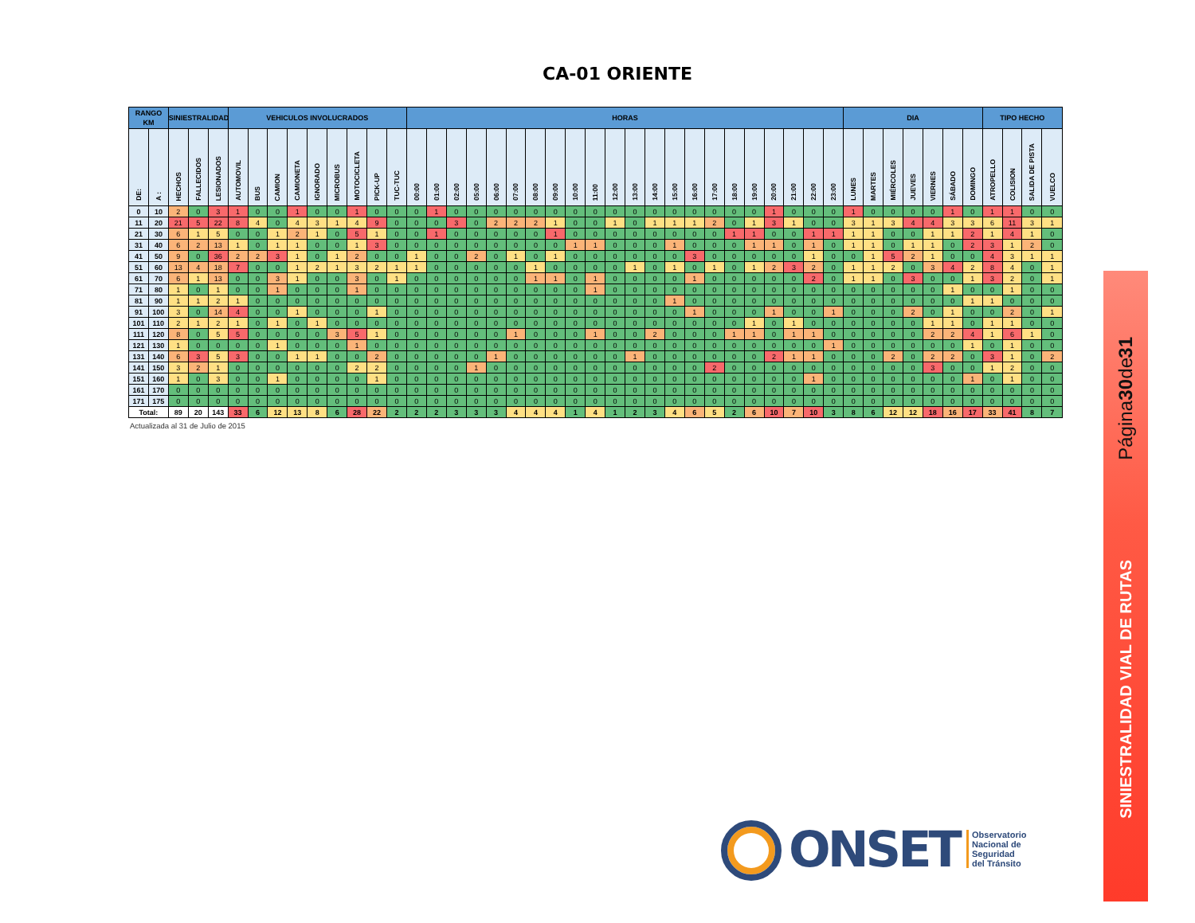CA-01 ORIENTE
| RANGO KM | | SINIESTRALIDAD | | | VEHICULOS INVOLUCRADOS | | | | | | | | | HORAS | | | | | | | | | | | | | | | | | | | | | | DIA | | | | | | | TIPO HECHO | | | |
| --- | --- | --- | --- | --- | --- | --- | --- | --- | --- | --- | --- | --- | --- | --- | --- | --- | --- | --- | --- | --- | --- | --- | --- | --- | --- | --- | --- | --- | --- | --- | --- | --- | --- | --- | --- | --- | --- | --- | --- | --- | --- | --- | --- | --- | --- | --- |
| DE: | A : | HECHOS | FALLECIDOS | LESIONADOS | AUTOMOVIL | BUS | CAMION | CAMIONETA | IGNORADO | MICROBUS | MOTOCICLETA | PICK-UP | TUC-TUC | 00:00 | 01:00 | 02:00 | 05:00 | 06:00 | 07:00 | 08:00 | 09:00 | 10:00 | 11:00 | 12:00 | 13:00 | 14:00 | 15:00 | 16:00 | 17:00 | 18:00 | 19:00 | 20:00 | 21:00 | 22:00 | 23:00 | LUNES | MARTES | MIÉRCOLES | JUEVES | VIERNES | SÁBADO | DOMINGO | ATROPELLO | COLISION | SALIDA DE PISTA | VUELCO |
| 0 | 10 | 2 | 0 | 3 | 1 | 0 | 0 | 1 | 0 | 0 | 1 | 0 | 0 | 0 | 1 | 0 | 0 | 0 | 0 | 0 | 0 | 0 | 0 | 0 | 0 | 0 | 0 | 0 | 0 | 0 | 0 | 1 | 0 | 0 | 0 | 1 | 0 | 0 | 0 | 0 | 1 | 0 | 1 | 1 | 0 | 0 |
| 11 | 20 | 21 | 5 | 22 | 8 | 4 | 0 | 4 | 3 | 1 | 4 | 9 | 0 | 0 | 0 | 3 | 0 | 2 | 2 | 2 | 1 | 0 | 0 | 1 | 0 | 1 | 1 | 1 | 2 | 0 | 1 | 3 | 1 | 0 | 0 | 3 | 1 | 3 | 4 | 4 | 3 | 3 | 6 | 11 | 3 | 1 |
| 21 | 30 | 6 | 1 | 5 | 0 | 0 | 1 | 2 | 1 | 0 | 5 | 1 | 0 | 0 | 1 | 0 | 0 | 0 | 0 | 0 | 1 | 0 | 0 | 0 | 0 | 0 | 0 | 0 | 0 | 1 | 1 | 0 | 0 | 1 | 1 | 1 | 1 | 0 | 0 | 1 | 1 | 2 | 1 | 4 | 1 | 0 |
| 31 | 40 | 6 | 2 | 13 | 1 | 0 | 1 | 1 | 0 | 0 | 1 | 3 | 0 | 0 | 0 | 0 | 0 | 0 | 0 | 0 | 0 | 1 | 1 | 0 | 0 | 0 | 1 | 0 | 0 | 0 | 1 | 1 | 0 | 1 | 0 | 1 | 1 | 0 | 1 | 1 | 0 | 2 | 3 | 1 | 2 | 0 |
| 41 | 50 | 9 | 0 | 36 | 2 | 2 | 3 | 1 | 0 | 1 | 2 | 0 | 0 | 1 | 0 | 0 | 2 | 0 | 1 | 0 | 1 | 0 | 0 | 0 | 0 | 0 | 0 | 3 | 0 | 0 | 0 | 0 | 0 | 1 | 0 | 0 | 1 | 5 | 2 | 1 | 0 | 0 | 4 | 3 | 1 | 1 |
| 51 | 60 | 13 | 4 | 18 | 7 | 0 | 0 | 1 | 2 | 1 | 3 | 2 | 1 | 1 | 0 | 0 | 0 | 0 | 0 | 1 | 0 | 0 | 0 | 0 | 1 | 0 | 1 | 0 | 1 | 0 | 1 | 2 | 3 | 2 | 0 | 1 | 1 | 2 | 0 | 3 | 4 | 2 | 8 | 4 | 0 | 1 |
| 61 | 70 | 6 | 1 | 13 | 0 | 0 | 3 | 1 | 0 | 0 | 3 | 0 | 1 | 0 | 0 | 0 | 0 | 0 | 0 | 1 | 1 | 0 | 1 | 0 | 0 | 0 | 0 | 1 | 0 | 0 | 0 | 0 | 0 | 2 | 0 | 1 | 1 | 0 | 3 | 0 | 0 | 1 | 3 | 2 | 0 | 1 |
| 71 | 80 | 1 | 0 | 1 | 0 | 0 | 1 | 0 | 0 | 0 | 1 | 0 | 0 | 0 | 0 | 0 | 0 | 0 | 0 | 0 | 0 | 0 | 1 | 0 | 0 | 0 | 0 | 0 | 0 | 0 | 0 | 0 | 0 | 0 | 0 | 0 | 0 | 0 | 0 | 0 | 1 | 0 | 0 | 1 | 0 | 0 |
| 81 | 90 | 1 | 1 | 2 | 1 | 0 | 0 | 0 | 0 | 0 | 0 | 0 | 0 | 0 | 0 | 0 | 0 | 0 | 0 | 0 | 0 | 0 | 0 | 0 | 0 | 0 | 1 | 0 | 0 | 0 | 0 | 0 | 0 | 0 | 0 | 0 | 0 | 0 | 0 | 0 | 0 | 1 | 1 | 0 | 0 | 0 |
| 91 | 100 | 3 | 0 | 14 | 4 | 0 | 0 | 1 | 0 | 0 | 0 | 1 | 0 | 0 | 0 | 0 | 0 | 0 | 0 | 0 | 0 | 0 | 0 | 0 | 0 | 0 | 0 | 1 | 0 | 0 | 0 | 1 | 0 | 0 | 1 | 0 | 0 | 0 | 2 | 0 | 1 | 0 | 0 | 2 | 0 | 1 |
| 101 | 110 | 2 | 1 | 2 | 1 | 0 | 1 | 0 | 1 | 0 | 0 | 0 | 0 | 0 | 0 | 0 | 0 | 0 | 0 | 0 | 0 | 0 | 0 | 0 | 0 | 0 | 0 | 0 | 0 | 0 | 1 | 0 | 1 | 0 | 0 | 0 | 0 | 0 | 0 | 1 | 1 | 0 | 1 | 1 | 0 | 0 |
| 111 | 120 | 8 | 0 | 5 | 5 | 0 | 0 | 0 | 0 | 3 | 5 | 1 | 0 | 0 | 0 | 0 | 0 | 0 | 1 | 0 | 0 | 0 | 1 | 0 | 0 | 2 | 0 | 0 | 0 | 1 | 1 | 0 | 1 | 1 | 0 | 0 | 0 | 0 | 0 | 2 | 2 | 4 | 1 | 6 | 1 | 0 |
| 121 | 130 | 1 | 0 | 0 | 0 | 0 | 1 | 0 | 0 | 0 | 1 | 0 | 0 | 0 | 0 | 0 | 0 | 0 | 0 | 0 | 0 | 0 | 0 | 0 | 0 | 0 | 0 | 0 | 0 | 0 | 0 | 0 | 0 | 0 | 1 | 0 | 0 | 0 | 0 | 0 | 0 | 1 | 0 | 1 | 0 | 0 |
| 131 | 140 | 6 | 3 | 5 | 3 | 0 | 0 | 1 | 1 | 0 | 0 | 2 | 0 | 0 | 0 | 0 | 0 | 1 | 0 | 0 | 0 | 0 | 0 | 0 | 1 | 0 | 0 | 0 | 0 | 0 | 0 | 2 | 1 | 1 | 0 | 0 | 0 | 2 | 0 | 2 | 2 | 0 | 3 | 1 | 0 | 2 |
| 141 | 150 | 3 | 2 | 1 | 0 | 0 | 0 | 0 | 0 | 0 | 2 | 2 | 0 | 0 | 0 | 0 | 1 | 0 | 0 | 0 | 0 | 0 | 0 | 0 | 0 | 0 | 0 | 0 | 2 | 0 | 0 | 0 | 0 | 0 | 0 | 0 | 0 | 0 | 0 | 3 | 0 | 0 | 1 | 2 | 0 | 0 |
| 151 | 160 | 1 | 0 | 3 | 0 | 0 | 1 | 0 | 0 | 0 | 0 | 1 | 0 | 0 | 0 | 0 | 0 | 0 | 0 | 0 | 0 | 0 | 0 | 0 | 0 | 0 | 0 | 0 | 0 | 0 | 0 | 0 | 0 | 1 | 0 | 0 | 0 | 0 | 0 | 0 | 0 | 1 | 0 | 1 | 0 | 0 |
| 161 | 170 | 0 | 0 | 0 | 0 | 0 | 0 | 0 | 0 | 0 | 0 | 0 | 0 | 0 | 0 | 0 | 0 | 0 | 0 | 0 | 0 | 0 | 0 | 0 | 0 | 0 | 0 | 0 | 0 | 0 | 0 | 0 | 0 | 0 | 0 | 0 | 0 | 0 | 0 | 0 | 0 | 0 | 0 | 0 | 0 | 0 |
| 171 | 175 | 0 | 0 | 0 | 0 | 0 | 0 | 0 | 0 | 0 | 0 | 0 | 0 | 0 | 0 | 0 | 0 | 0 | 0 | 0 | 0 | 0 | 0 | 0 | 0 | 0 | 0 | 0 | 0 | 0 | 0 | 0 | 0 | 0 | 0 | 0 | 0 | 0 | 0 | 0 | 0 | 0 | 0 | 0 | 0 | 0 |
| Total: | | 89 | 20 | 143 | 33 | 6 | 12 | 13 | 8 | 6 | 28 | 22 | 2 | 2 | 2 | 3 | 3 | 3 | 4 | 4 | 4 | 1 | 4 | 1 | 2 | 3 | 4 | 6 | 5 | 2 | 6 | 10 | 7 | 10 | 3 | 8 | 6 | 12 | 12 | 18 | 16 | 17 | 33 | 41 | 8 | 7 |
Actualizada al 31 de Julio de 2015
Página 30 de 31
SINIESTRALIDAD VIAL DE RUTAS
ONSET
Observatorio
Nacional de
Seguridad
del Tránsito